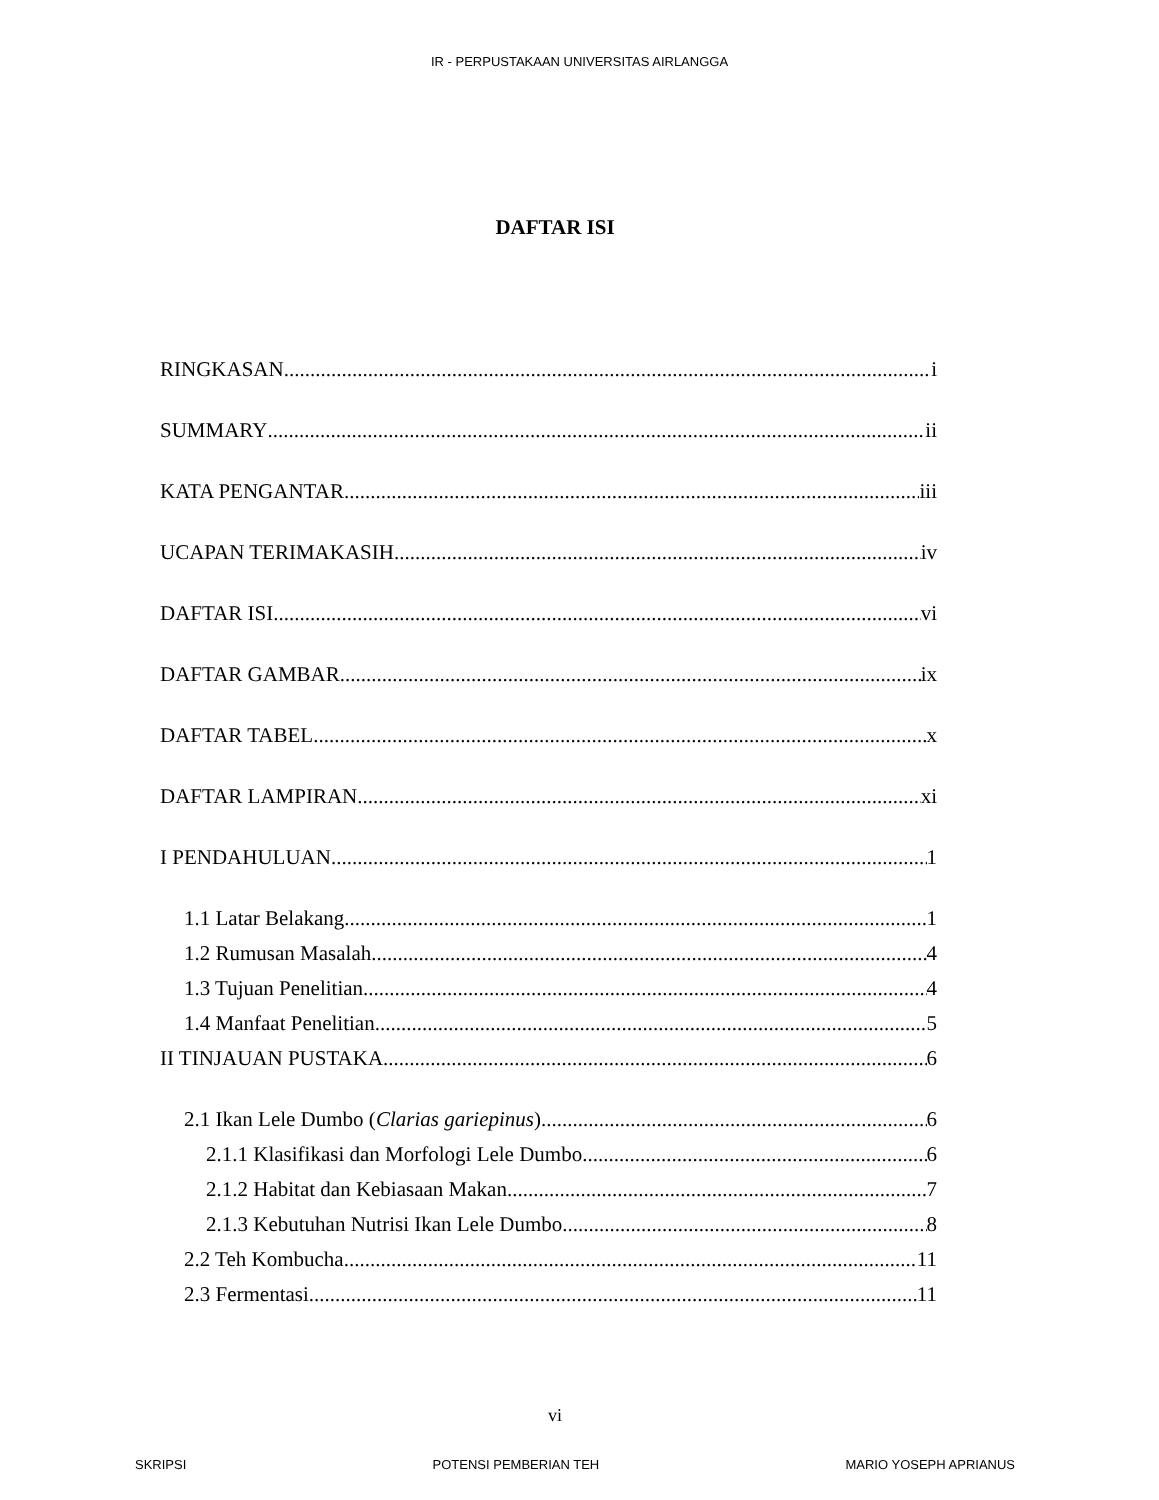IR - PERPUSTAKAAN UNIVERSITAS AIRLANGGA
DAFTAR ISI
RINGKASAN i
SUMMARY ii
KATA PENGANTAR iii
UCAPAN TERIMAKASIH iv
DAFTAR ISI vi
DAFTAR GAMBAR ix
DAFTAR TABEL x
DAFTAR LAMPIRAN xi
I PENDAHULUAN 1
1.1 Latar Belakang 1
1.2 Rumusan Masalah 4
1.3 Tujuan Penelitian 4
1.4 Manfaat Penelitian 5
II TINJAUAN PUSTAKA 6
2.1 Ikan Lele Dumbo (Clarias gariepinus) 6
2.1.1 Klasifikasi dan Morfologi Lele Dumbo 6
2.1.2 Habitat dan Kebiasaan Makan 7
2.1.3 Kebutuhan Nutrisi Ikan Lele Dumbo 8
2.2 Teh Kombucha 11
2.3 Fermentasi 11
vi
SKRIPSI POTENSI PEMBERIAN TEH MARIO YOSEPH APRIANUS